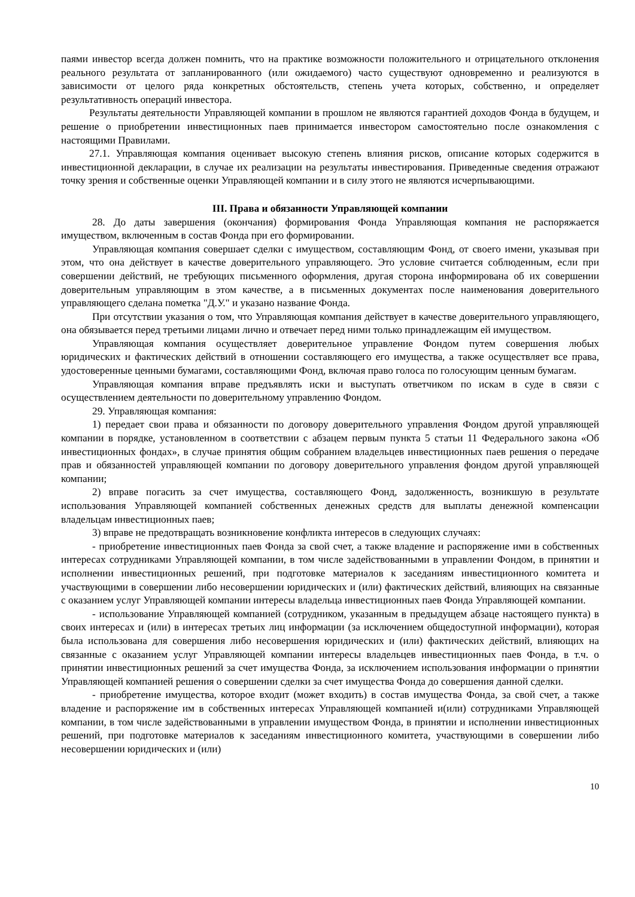паями инвестор всегда должен помнить, что на практике возможности положительного и отрицательного отклонения реального результата от запланированного (или ожидаемого) часто существуют одновременно и реализуются в зависимости от целого ряда конкретных обстоятельств, степень учета которых, собственно, и определяет результативность операций инвестора.
Результаты деятельности Управляющей компании в прошлом не являются гарантией доходов Фонда в будущем, и решение о приобретении инвестиционных паев принимается инвестором самостоятельно после ознакомления с настоящими Правилами.
27.1. Управляющая компания оценивает высокую степень влияния рисков, описание которых содержится в инвестиционной декларации, в случае их реализации на результаты инвестирования. Приведенные сведения отражают точку зрения и собственные оценки Управляющей компании и в силу этого не являются исчерпывающими.
III. Права и обязанности Управляющей компании
28. До даты завершения (окончания) формирования Фонда Управляющая компания не распоряжается имуществом, включенным в состав Фонда при его формировании.
Управляющая компания совершает сделки с имуществом, составляющим Фонд, от своего имени, указывая при этом, что она действует в качестве доверительного управляющего. Это условие считается соблюденным, если при совершении действий, не требующих письменного оформления, другая сторона информирована об их совершении доверительным управляющим в этом качестве, а в письменных документах после наименования доверительного управляющего сделана пометка "Д.У." и указано название Фонда.
При отсутствии указания о том, что Управляющая компания действует в качестве доверительного управляющего, она обязывается перед третьими лицами лично и отвечает перед ними только принадлежащим ей имуществом.
Управляющая компания осуществляет доверительное управление Фондом путем совершения любых юридических и фактических действий в отношении составляющего его имущества, а также осуществляет все права, удостоверенные ценными бумагами, составляющими Фонд, включая право голоса по голосующим ценным бумагам.
Управляющая компания вправе предъявлять иски и выступать ответчиком по искам в суде в связи с осуществлением деятельности по доверительному управлению Фондом.
29. Управляющая компания:
1) передает свои права и обязанности по договору доверительного управления Фондом другой управляющей компании в порядке, установленном в соответствии с абзацем первым пункта 5 статьи 11 Федерального закона «Об инвестиционных фондах», в случае принятия общим собранием владельцев инвестиционных паев решения о передаче прав и обязанностей управляющей компании по договору доверительного управления фондом другой управляющей компании;
2) вправе погасить за счет имущества, составляющего Фонд, задолженность, возникшую в результате использования Управляющей компанией собственных денежных средств для выплаты денежной компенсации владельцам инвестиционных паев;
3) вправе не предотвращать возникновение конфликта интересов в следующих случаях:
- приобретение инвестиционных паев Фонда за свой счет, а также владение и распоряжение ими в собственных интересах сотрудниками Управляющей компании, в том числе задействованными в управлении Фондом, в принятии и исполнении инвестиционных решений, при подготовке материалов к заседаниям инвестиционного комитета и участвующими в совершении либо несовершении юридических и (или) фактических действий, влияющих на связанные с оказанием услуг Управляющей компании интересы владельца инвестиционных паев Фонда Управляющей компании.
- использование Управляющей компанией (сотрудником, указанным в предыдущем абзаце настоящего пункта) в своих интересах и (или) в интересах третьих лиц информации (за исключением общедоступной информации), которая была использована для совершения либо несовершения юридических и (или) фактических действий, влияющих на связанные с оказанием услуг Управляющей компании интересы владельцев инвестиционных паев Фонда, в т.ч. о принятии инвестиционных решений за счет имущества Фонда, за исключением использования информации о принятии Управляющей компанией решения о совершении сделки за счет имущества Фонда до совершения данной сделки.
- приобретение имущества, которое входит (может входить) в состав имущества Фонда, за свой счет, а также владение и распоряжение им в собственных интересах Управляющей компанией и(или) сотрудниками Управляющей компании, в том числе задействованными в управлении имуществом Фонда, в принятии и исполнении инвестиционных решений, при подготовке материалов к заседаниям инвестиционного комитета, участвующими в совершении либо несовершении юридических и (или)
10